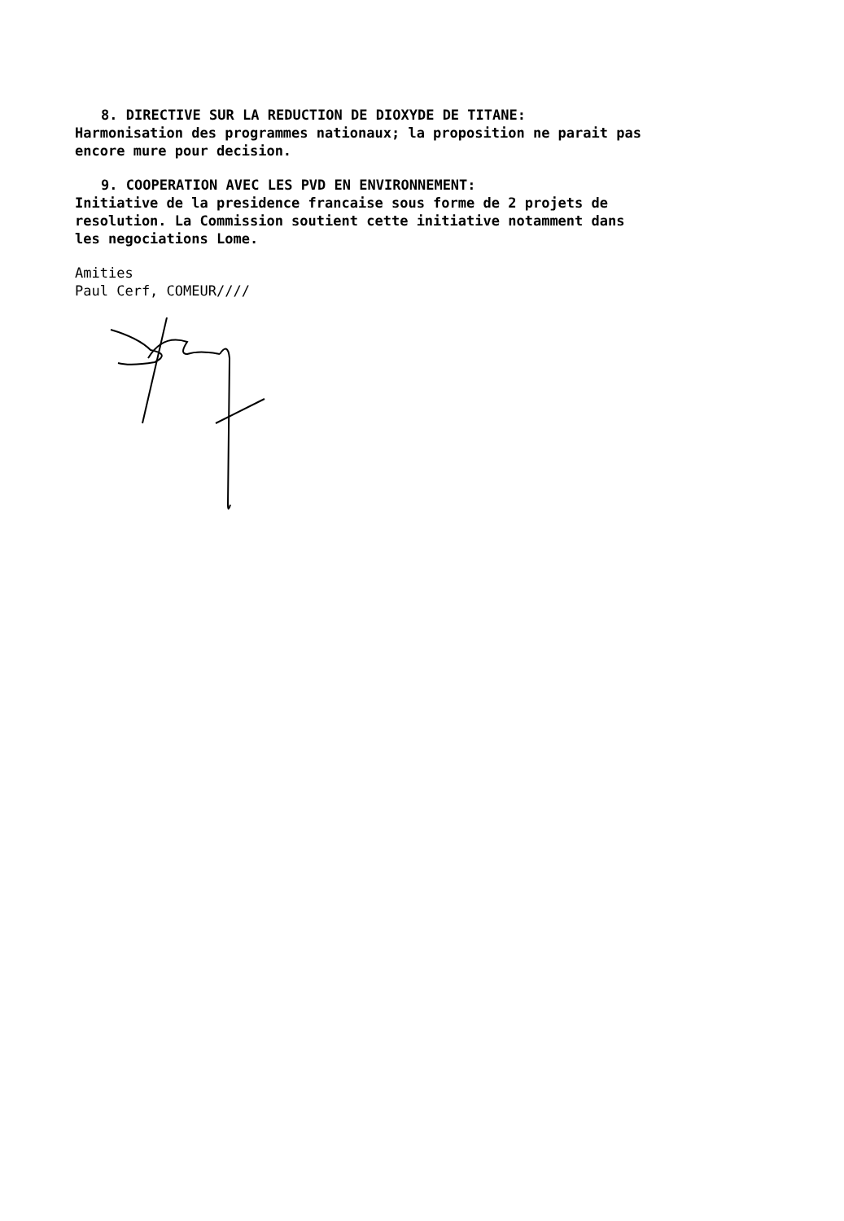8. DIRECTIVE SUR LA REDUCTION DE DIOXYDE DE TITANE:
Harmonisation des programmes nationaux; la proposition ne parait pas encore mure pour decision.
9. COOPERATION AVEC LES PVD EN ENVIRONNEMENT:
Initiative de la presidence francaise sous forme de 2 projets de resolution. La Commission soutient cette initiative notamment dans les negociations Lome.
Amities
Paul Cerf, COMEUR////